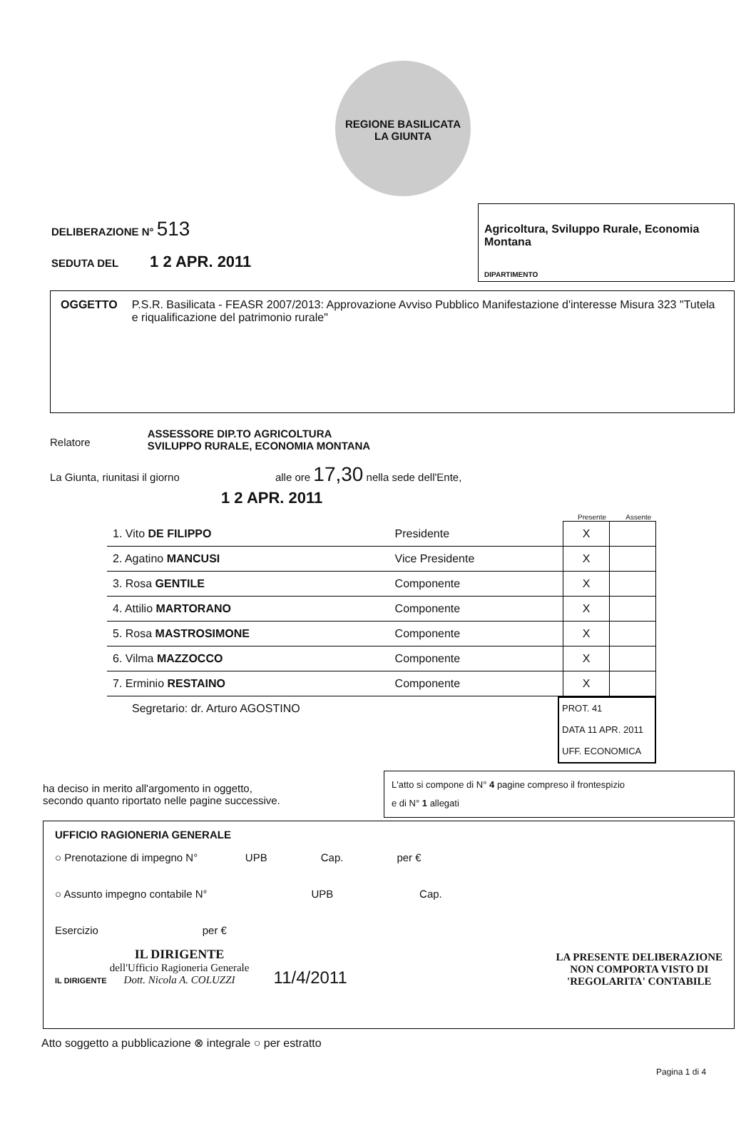REGIONE BASILICATA
LA GIUNTA
DELIBERAZIONE N° 513
SEDUTA DEL 1 2 APR. 2011
Agricoltura, Sviluppo Rurale, Economia Montana
DIPARTIMENTO
OGGETTO P.S.R. Basilicata - FEASR 2007/2013: Approvazione Avviso Pubblico Manifestazione d'interesse Misura 323 "Tutela e riqualificazione del patrimonio rurale"
Relatore ASSESSORE DIP.TO AGRICOLTURA
SVILUPPO RURALE, ECONOMIA MONTANA
La Giunta, riunitasi il giorno alle ore 17,30 nella sede dell'Ente,
1 2 APR. 2011
Presente Assente
| 1. Vito DE FILIPPO | Presidente | X | |
| 2. Agatino MANCUSI | Vice Presidente | X | |
| 3. Rosa GENTILE | Componente | X | |
| 4. Attilio MARTORANO | Componente | X | |
| 5. Rosa MASTROSIMONE | Componente | X | |
| 6. Vilma MAZZOCCO | Componente | X | |
| 7. Erminio RESTAINO | Componente | X | |
Segretario: dr. Arturo AGOSTINO
PROT. 41
DATA 11 APR. 2011
UFF. ECONOMICA
ha deciso in merito all'argomento in oggetto,
secondo quanto riportato nelle pagine successive.
L'atto si compone di N° 4 pagine compreso il frontespizio
e di N° 1 allegati
UFFICIO RAGIONERIA GENERALE
○ Prenotazione di impegno N° UPB Cap. per €
○ Assunto impegno contabile N° UPB Cap.
Esercizio per €
IL DIRIGENTE IL DIRIGENTE
dell'Ufficio Ragioneria Generale
Dott. Nicola A. COLUZZI 11/4/2011
LA PRESENTE DELIBERAZIONE
NON COMPORTA VISTO DI
'REGOLARITA' CONTABILE
Atto soggetto a pubblicazione ⊗ integrale ○ per estratto
Pagina 1 di 4